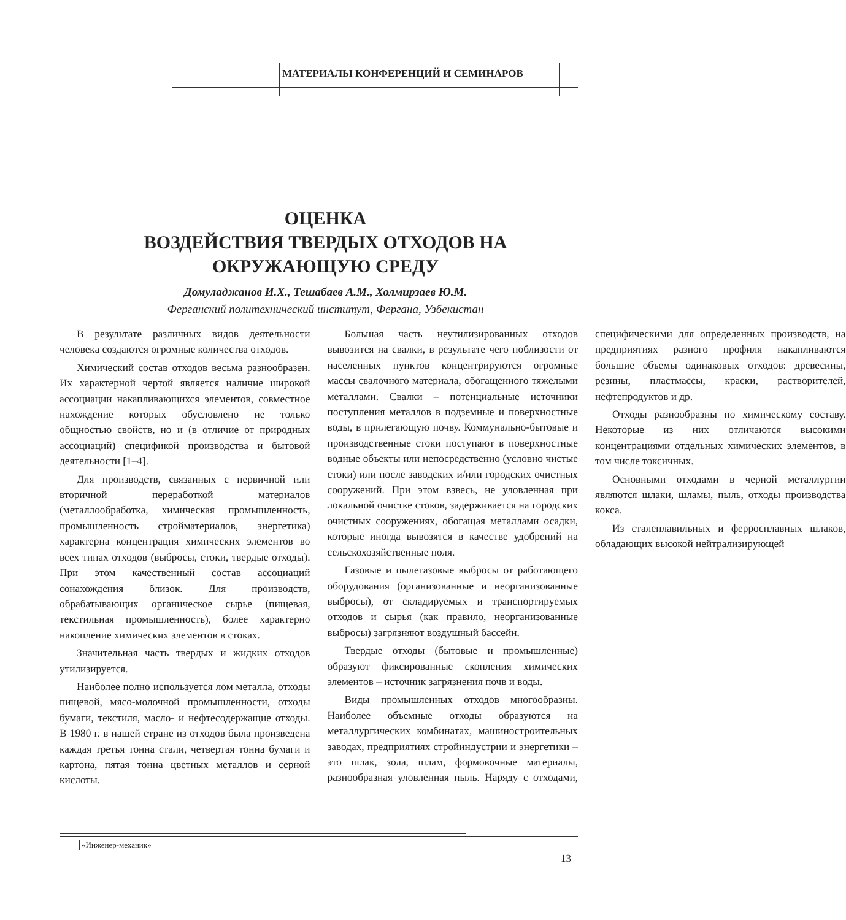МАТЕРИАЛЫ КОНФЕРЕНЦИЙ И СЕМИНАРОВ
ОЦЕНКА
ВОЗДЕЙСТВИЯ ТВЕРДЫХ ОТХОДОВ НА
ОКРУЖАЮЩУЮ СРЕДУ
Домуладжанов И.Х., Тешабаев А.М., Холмирзаев Ю.М.
Ферганский политехнический институт, Фергана, Узбекистан
В результате различных видов деятельности человека создаются огромные количества отходов.
Химический состав отходов весьма разнообразен. Их характерной чертой является наличие широкой ассоциации накапливающихся элементов, совместное нахождение которых обусловлено не только общностью свойств, но и (в отличие от природных ассоциаций) спецификой производства и бытовой деятельности [1–4].
Для производств, связанных с первичной или вторичной переработкой материалов (металлообработка, химическая промышленность, промышленность стройматериалов, энергетика) характерна концентрация химических элементов во всех типах отходов (выбросы, стоки, твердые отходы). При этом качественный состав ассоциаций сонахождения близок. Для производств, обрабатывающих органическое сырье (пищевая, текстильная промышленность), более характерно накопление химических элементов в стоках.
Значительная часть твердых и жидких отходов утилизируется.
Наиболее полно используется лом металла, отходы пищевой, мясо-молочной промышленности, отходы бумаги, текстиля, масло- и нефтесодержащие отходы. В 1980 г. в нашей стране из отходов была произведена каждая третья тонна стали, четвертая тонна бумаги и картона, пятая тонна цветных металлов и серной кислоты.
Большая часть неутилизированных отходов вывозится на свалки, в результате чего поблизости от населенных пунктов концентрируются огромные массы свалочного материала, обогащенного тяжелыми металлами. Свалки – потенциальные источники поступления металлов в подземные и поверхностные воды, в прилегающую почву. Коммунально-бытовые и производственные стоки поступают в поверхностные водные объекты или непосредственно (условно чистые стоки) или после заводских и/или городских очистных сооружений. При этом взвесь, не уловленная при локальной очистке стоков, задерживается на городских очистных сооружениях, обогащая металлами осадки, которые иногда вывозятся в качестве удобрений на сельскохозяйственные поля.
Газовые и пылегазовые выбросы от работающего оборудования (организованные и неорганизованные выбросы), от складируемых и транспортируемых отходов и сырья (как правило, неорганизованные выбросы) загрязняют воздушный бассейн.
Твердые отходы (бытовые и промышленные) образуют фиксированные скопления химических элементов – источник загрязнения почв и воды.
Виды промышленных отходов многообразны. Наиболее объемные отходы образуются на металлургических комбинатах, машиностроительных заводах, предприятиях стройиндустрии и энергетики – это шлак, зола, шлам, формовочные материалы, разнообразная уловленная пыль. Наряду с отходами, специфическими для определенных производств, на предприятиях разного профиля накапливаются большие объемы одинаковых отходов: древесины, резины, пластмассы, краски, растворителей, нефтепродуктов и др.
Отходы разнообразны по химическому составу. Некоторые из них отличаются высокими концентрациями отдельных химических элементов, в том числе токсичных.
Основными отходами в черной металлургии являются шлаки, шламы, пыль, отходы производства кокса.
Из сталеплавильных и ферросплавных шлаков, обладающих высокой нейтрализирующей
«Инженер-механик»
13